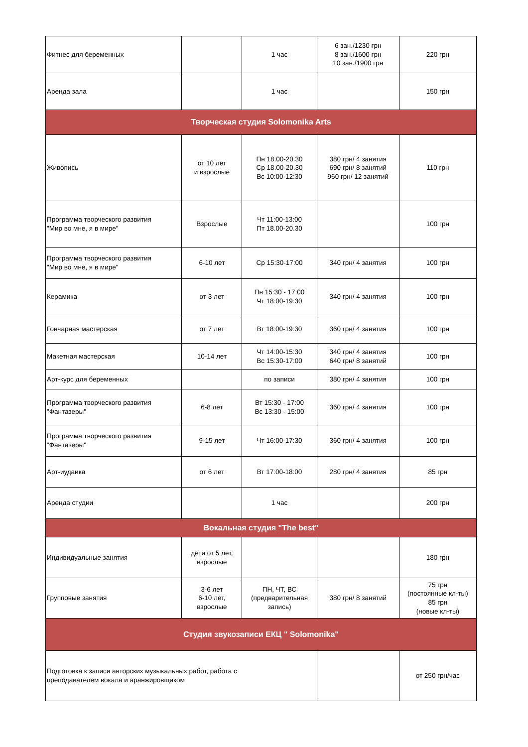| Фитнес для беременных | | 1 час | 6 зан./1230 грн 8 зан./1600 грн 10 зан./1900 грн | 220 грн |
| Аренда зала | | 1 час | | 150 грн |
| Творческая студия Solomonika Arts | | | | |
| Живопись | от 10 лет и взрослые | Пн 18.00-20.30 Ср 18.00-20.30 Вс 10:00-12:30 | 380 грн/ 4 занятия 690 грн/ 8 занятий 960 грн/ 12 занятий | 110 грн |
| Программа творческого развития "Мир во мне, я в мире" | Взрослые | Чт 11:00-13:00 Пт 18.00-20.30 | | 100 грн |
| Программа творческого развития "Мир во мне, я в мире" | 6-10 лет | Ср 15:30-17:00 | 340 грн/ 4 занятия | 100 грн |
| Керамика | от 3 лет | Пн 15:30 - 17:00 Чт 18:00-19:30 | 340 грн/ 4 занятия | 100 грн |
| Гончарная мастерская | от 7 лет | Вт 18:00-19:30 | 360 грн/ 4 занятия | 100 грн |
| Макетная мастерская | 10-14 лет | Чт 14:00-15:30 Вс 15:30-17:00 | 340 грн/ 4 занятия 640 грн/ 8 занятий | 100 грн |
| Арт-курс для беременных | | по записи | 380 грн/ 4 занятия | 100 грн |
| Программа творческого развития "Фантазеры" | 6-8 лет | Вт 15:30 - 17:00 Вс 13:30 - 15:00 | 360 грн/ 4 занятия | 100 грн |
| Программа творческого развития "Фантазеры" | 9-15 лет | Чт 16:00-17:30 | 360 грн/ 4 занятия | 100 грн |
| Арт-иудаика | от 6 лет | Вт 17:00-18:00 | 280 грн/ 4 занятия | 85 грн |
| Аренда студии | | 1 час | | 200 грн |
| Вокальная студия "The best" | | | | |
| Индивидуальные занятия | дети от 5 лет, взрослые | | | 180 грн |
| Групповые занятия | 3-6 лет 6-10 лет, взрослые | ПН, ЧТ, ВС (предварительная запись) | 380 грн/ 8 занятий | 75 грн (постоянные кл-ты) 85 грн (новые кл-ты) |
| Студия звукозаписи ЕКЦ " Solomonika" | | | | |
| Подготовка к записи авторских музыкальных работ, работа с преподавателем вокала и аранжировщиком | | | | от 250 грн/час |